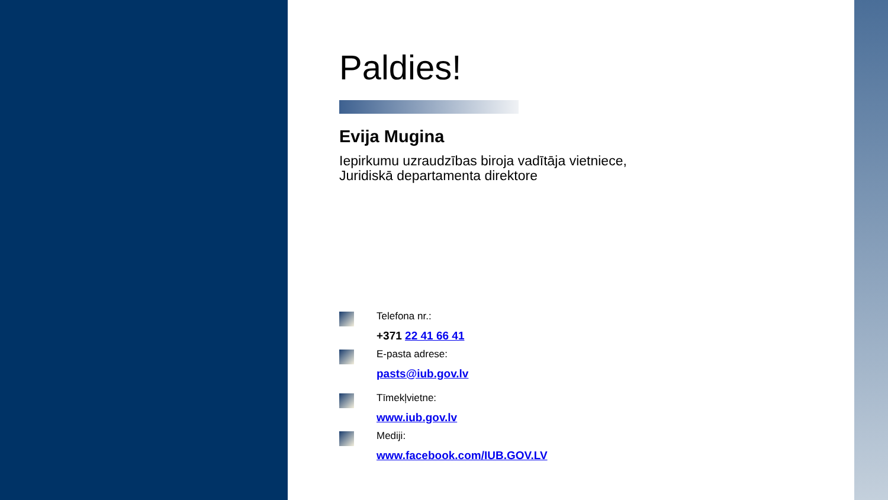Paldies!
Evija Mugina
Iepirkumu uzraudzības biroja vadītāja vietniece,
Juridiskā departamenta direktore
Telefona nr.:
+371 22 41 66 41
E-pasta adrese:
pasts@iub.gov.lv
Tīmekļvietne:
www.iub.gov.lv
Mediji:
www.facebook.com/IUB.GOV.LV